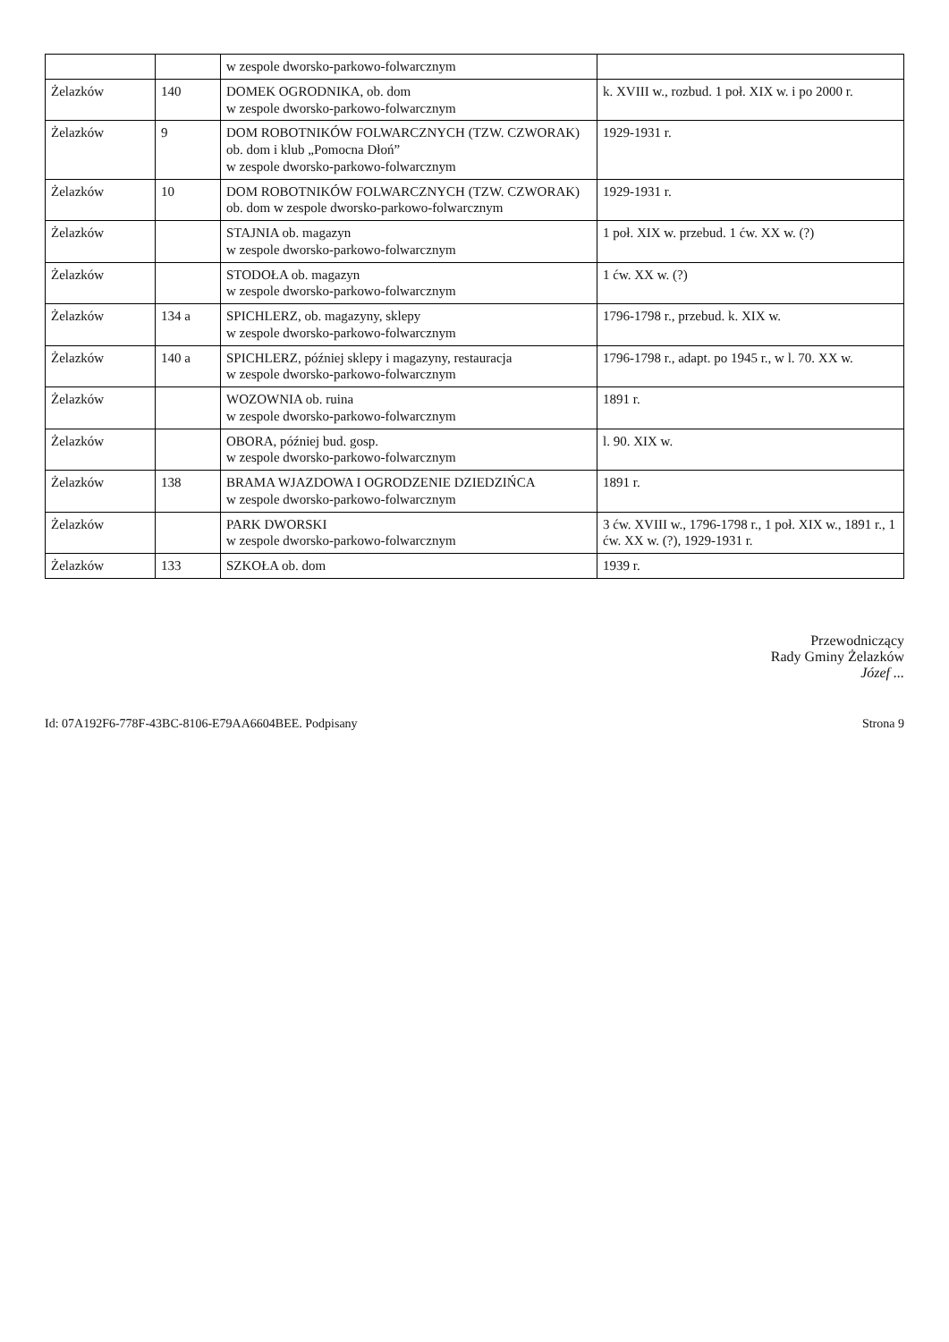| | | w zespole dworsko-parkowo-folwarcznym | |
| Żelazków | 140 | DOMEK OGRODNIKA, ob. dom w zespole dworsko-parkowo-folwarcznym | k. XVIII w., rozbud. 1 poł. XIX w. i po 2000 r. |
| Żelazków | 9 | DOM ROBOTNIKÓW FOLWARCZNYCH (TZW. CZWORAK) ob. dom i klub „Pomocna Dłoń” w zespole dworsko-parkowo-folwarcznym | 1929-1931 r. |
| Żelazków | 10 | DOM ROBOTNIKÓW FOLWARCZNYCH (TZW. CZWORAK) ob. dom w zespole dworsko-parkowo-folwarcznym | 1929-1931 r. |
| Żelazków | | STAJNIA ob. magazyn w zespole dworsko-parkowo-folwarcznym | 1 poł. XIX w. przebud. 1 ćw. XX w. (?) |
| Żelazków | | STODOŁA ob. magazyn w zespole dworsko-parkowo-folwarcznym | 1 ćw. XX w. (?) |
| Żelazków | 134 a | SPICHLERZ, ob. magazyny, sklepy w zespole dworsko-parkowo-folwarcznym | 1796-1798 r., przebud. k. XIX w. |
| Żelazków | 140 a | SPICHLERZ, później sklepy i magazyny, restauracja w zespole dworsko-parkowo-folwarcznym | 1796-1798 r., adapt. po 1945 r., w l. 70. XX w. |
| Żelazków | | WOZOWNIA ob. ruina w zespole dworsko-parkowo-folwarcznym | 1891 r. |
| Żelazków | | OBORA, później bud. gosp. w zespole dworsko-parkowo-folwarcznym | l. 90. XIX w. |
| Żelazków | 138 | BRAMA WJAZDOWA I OGRODZENIE DZIEDZIŃCA w zespole dworsko-parkowo-folwarcznym | 1891 r. |
| Żelazków | | PARK DWORSKI w zespole dworsko-parkowo-folwarcznym | 3 ćw. XVIII w., 1796-1798 r., 1 poł. XIX w., 1891 r., 1 ćw. XX w. (?), 1929-1931 r. |
| Żelazków | 133 | SZKOŁA ob. dom | 1939 r. |
Przewodniczący
Rady Gminy Żelazków
Józef ...
Id: 07A192F6-778F-43BC-8106-E79AA6604BEE. Podpisany Strona 9